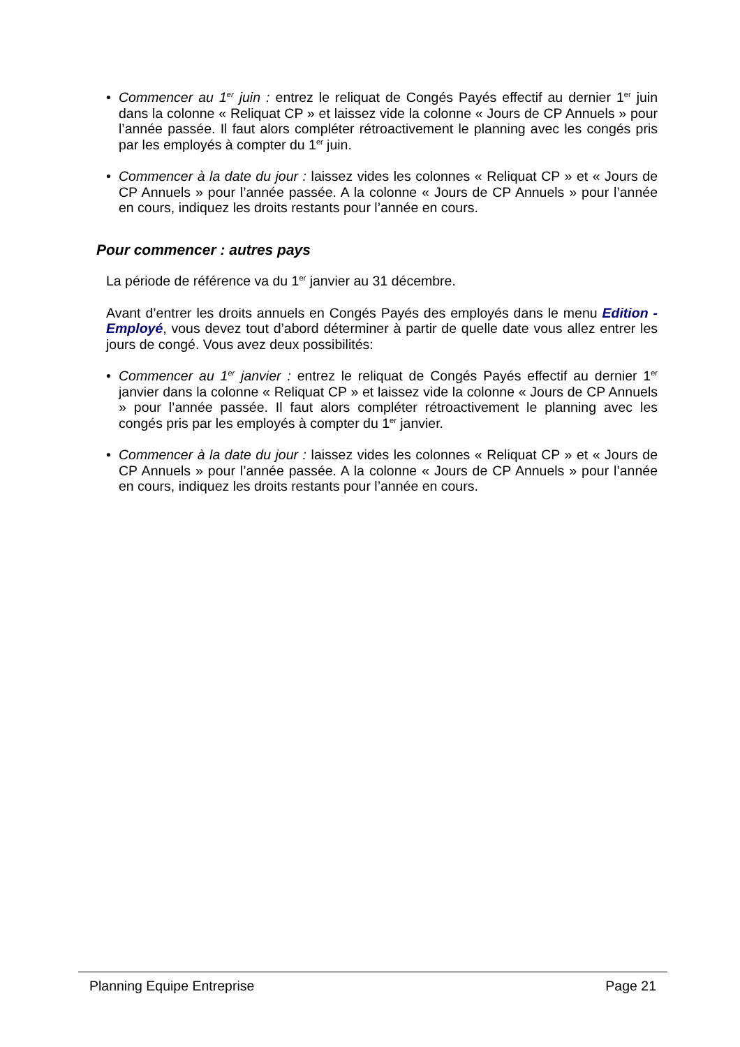• Commencer au 1<sup>er</sup> juin : entrez le reliquat de Congés Payés effectif au dernier 1<sup>er</sup> juin dans la colonne « Reliquat CP » et laissez vide la colonne « Jours de CP Annuels » pour l’année passée. Il faut alors compléter rétroactivement le planning avec les congés pris par les employés à compter du 1<sup>er</sup> juin.
• Commencer à la date du jour : laissez vides les colonnes « Reliquat CP » et « Jours de CP Annuels » pour l’année passée. A la colonne « Jours de CP Annuels » pour l’année en cours, indiquez les droits restants pour l’année en cours.
Pour commencer : autres pays
La période de référence va du 1<sup>er</sup> janvier au 31 décembre.
Avant d’entrer les droits annuels en Congés Payés des employés dans le menu Edition - Employé, vous devez tout d’abord déterminer à partir de quelle date vous allez entrer les jours de congé. Vous avez deux possibilités:
• Commencer au 1<sup>er</sup> janvier : entrez le reliquat de Congés Payés effectif au dernier 1<sup>er</sup> janvier dans la colonne « Reliquat CP » et laissez vide la colonne « Jours de CP Annuels » pour l’année passée. Il faut alors compléter rétroactivement le planning avec les congés pris par les employés à compter du 1<sup>er</sup> janvier.
• Commencer à la date du jour : laissez vides les colonnes « Reliquat CP » et « Jours de CP Annuels » pour l’année passée. A la colonne « Jours de CP Annuels » pour l’année en cours, indiquez les droits restants pour l’année en cours.
Planning Equipe Entreprise Page 21